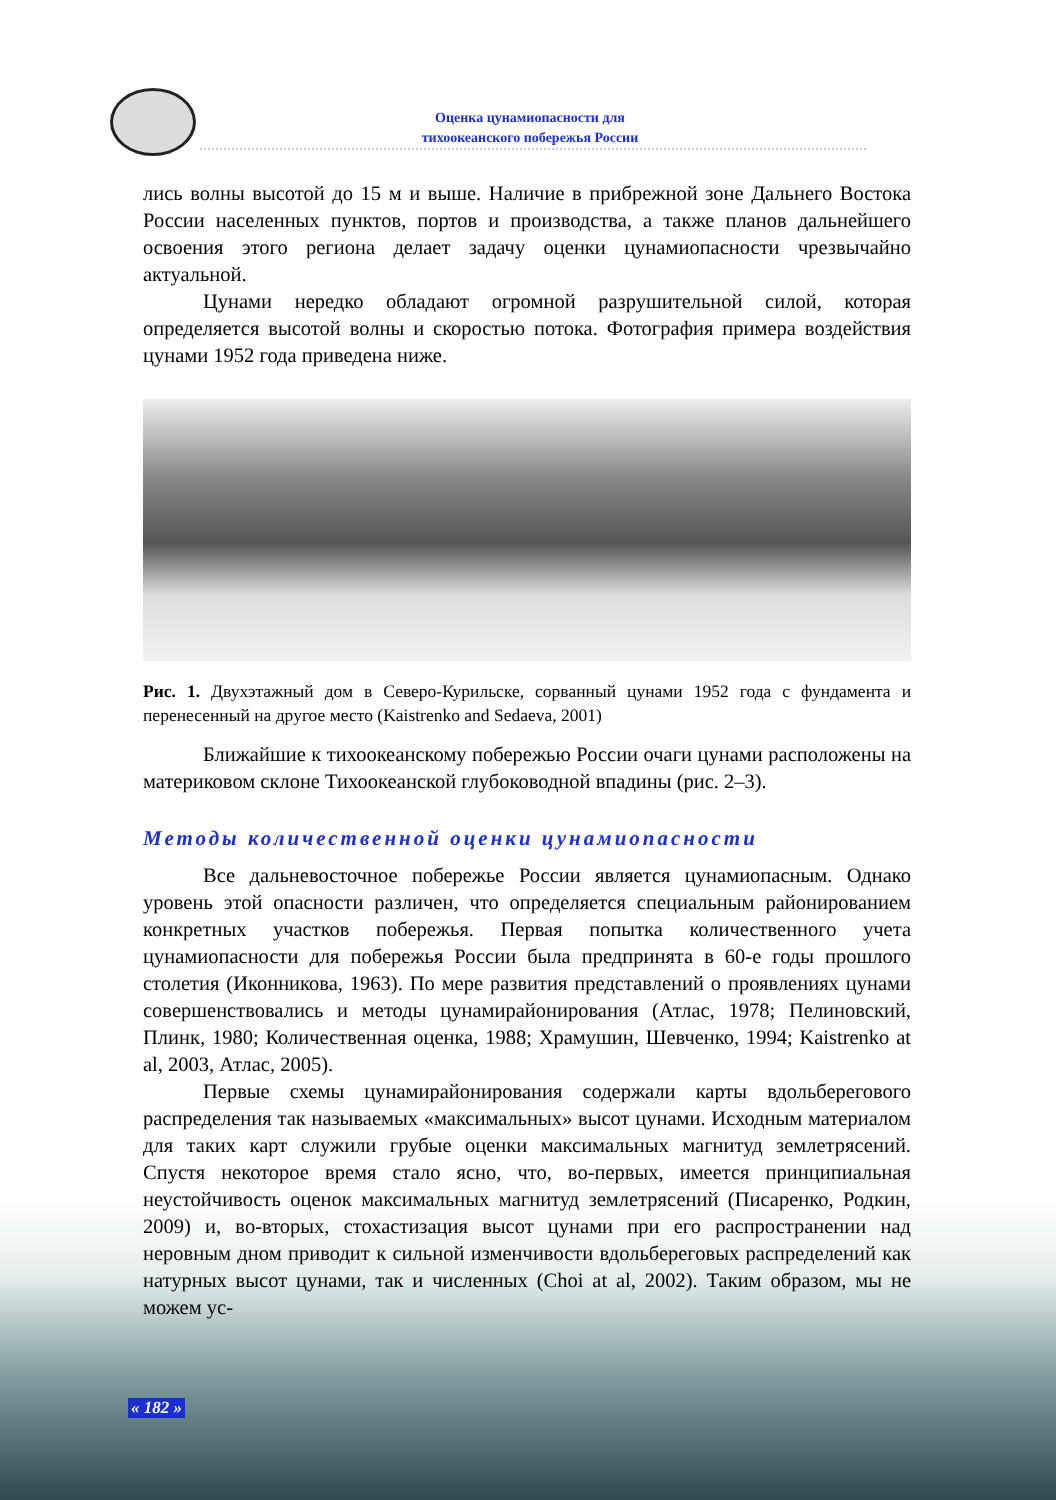Оценка цунамиопасности для
тихоокеанского побережья России
лись волны высотой до 15 м и выше. Наличие в прибрежной зоне Дальнего Востока России населенных пунктов, портов и производства, а также планов дальнейшего освоения этого региона делает задачу оценки цунамиопасности чрезвычайно актуальной.
Цунами нередко обладают огромной разрушительной силой, которая определяется высотой волны и скоростью потока. Фотография примера воздействия цунами 1952 года приведена ниже.
Рис. 1. Двухэтажный дом в Северо-Курильске, сорванный цунами 1952 года с фундамента и перенесенный на другое место (Kaistrenko and Sedaeva, 2001)
Ближайшие к тихоокеанскому побережью России очаги цунами расположены на материковом склоне Тихоокеанской глубоководной впадины (рис. 2–3).
Методы количественной оценки цунамиопасности
Все дальневосточное побережье России является цунамиопасным. Однако уровень этой опасности различен, что определяется специальным районированием конкретных участков побережья. Первая попытка количественного учета цунамиопасности для побережья России была предпринята в 60-е годы прошлого столетия (Иконникова, 1963). По мере развития представлений о проявлениях цунами совершенствовались и методы цунамирайонирования (Атлас, 1978; Пелиновский, Плинк, 1980; Количественная оценка, 1988; Храмушин, Шевченко, 1994; Kaistrenko at al, 2003, Атлас, 2005).
Первые схемы цунамирайонирования содержали карты вдольберегового распределения так называемых «максимальных» высот цунами. Исходным материалом для таких карт служили грубые оценки максимальных магнитуд землетрясений. Спустя некоторое время стало ясно, что, во-первых, имеется принципиальная неустойчивость оценок максимальных магнитуд землетрясений (Писаренко, Родкин, 2009) и, во-вторых, стохастизация высот цунами при его распространении над неровным дном приводит к сильной изменчивости вдольбереговых распределений как натурных высот цунами, так и численных (Choi at al, 2002). Таким образом, мы не можем ус-
« 182 »